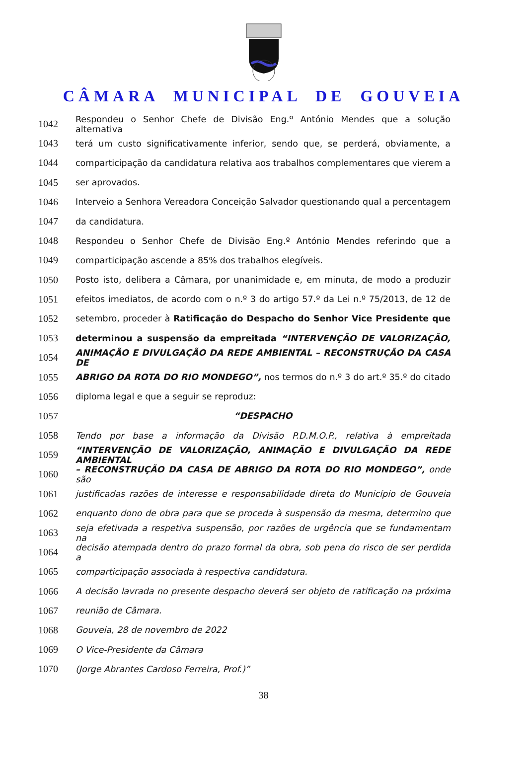CÂMARA MUNICIPAL DE GOUVEIA
1042 Respondeu o Senhor Chefe de Divisão Eng.º António Mendes que a solução alternativa
1043 terá um custo significativamente inferior, sendo que, se perderá, obviamente, a
1044 comparticipação da candidatura relativa aos trabalhos complementares que vierem a
1045 ser aprovados.
1046 Interveio a Senhora Vereadora Conceição Salvador questionando qual a percentagem
1047 da candidatura.
1048 Respondeu o Senhor Chefe de Divisão Eng.º António Mendes referindo que a
1049 comparticipação ascende a 85% dos trabalhos elegíveis.
1050 Posto isto, delibera a Câmara, por unanimidade e, em minuta, de modo a produzir
1051 efeitos imediatos, de acordo com o n.º 3 do artigo 57.º da Lei n.º 75/2013, de 12 de
1052 setembro, proceder à Ratificação do Despacho do Senhor Vice Presidente que
1053 determinou a suspensão da empreitada “INTERVENÇÃO DE VALORIZAÇÃO,
1054 ANIMAÇÃO E DIVULGAÇÃO DA REDE AMBIENTAL – RECONSTRUÇÃO DA CASA DE
1055 ABRIGO DA ROTA DO RIO MONDEGO”, nos termos do n.º 3 do art.º 35.º do citado
1056 diploma legal e que a seguir se reproduz:
1057 “DESPACHO
1058 Tendo por base a informação da Divisão P.D.M.O.P., relativa à empreitada
1059 “INTERVENÇÃO DE VALORIZAÇÃO, ANIMAÇÃO E DIVULGAÇÃO DA REDE AMBIENTAL
1060 – RECONSTRUÇÃO DA CASA DE ABRIGO DA ROTA DO RIO MONDEGO”, onde são
1061 justificadas razões de interesse e responsabilidade direta do Município de Gouveia
1062 enquanto dono de obra para que se proceda à suspensão da mesma, determino que
1063 seja efetivada a respetiva suspensão, por razões de urgência que se fundamentam na
1064 decisão atempada dentro do prazo formal da obra, sob pena do risco de ser perdida a
1065 comparticipação associada à respectiva candidatura.
1066 A decisão lavrada no presente despacho deverá ser objeto de ratificação na próxima
1067 reunião de Câmara.
1068 Gouveia, 28 de novembro de 2022
1069 O Vice-Presidente da Câmara
1070 (Jorge Abrantes Cardoso Ferreira, Prof.)”
38